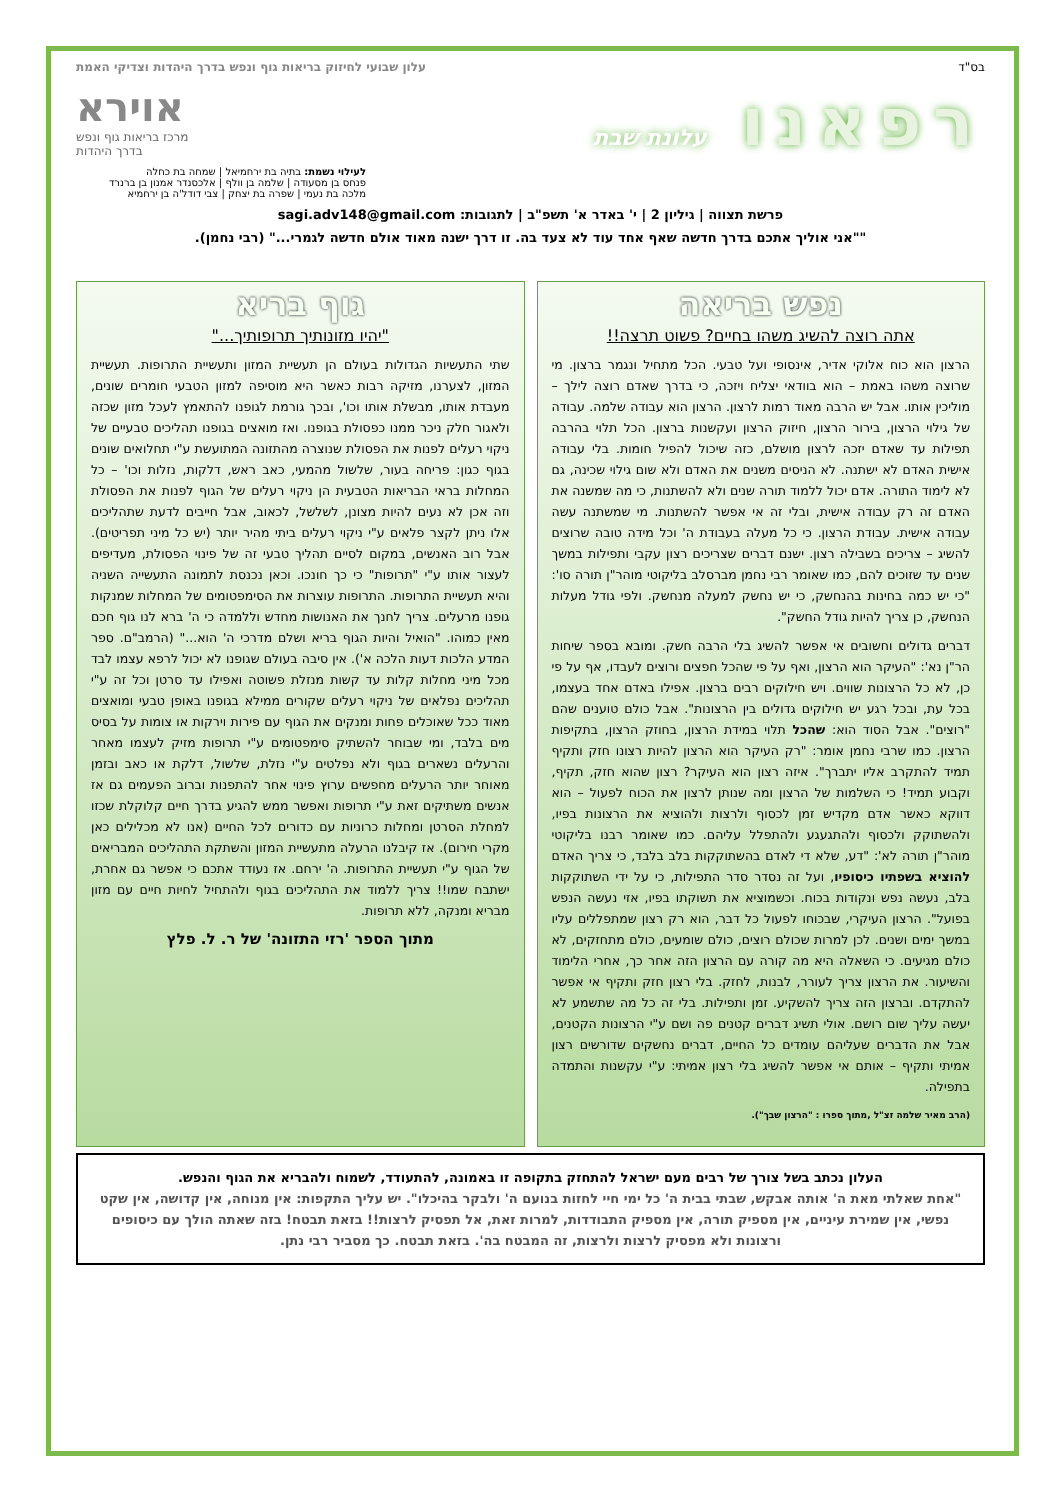בס"ד עלון שבועי לחיזוק בריאות גוף ונפש בדרך היהדות וצדיקי האמת
רפאנו עלונת שבת
אוירא
מרכז בריאות גוף ונפש
בדרך היהדות
לעילוי נשמת: בתיה בת ירחמיאל | שמחה בת כחלה
פנחס בן מסעודה | שלמה בן וולף | אלכסנדר אמנון בן ברנרד
מלכה בת נעמי | שפרה בת יצחק | צבי דודל'ה בן ירחמיא
פרשת תצווה | גיליון 2 | י' באדר א' תשפ"ב | לתגובות: sagi.adv148@gmail.com
""אני אוליך אתכם בדרך חדשה שאף אחד עוד לא צעד בה. זו דרך ישנה מאוד אולם חדשה לגמרי..." (רבי נחמן).
נפש בריאה
אתה רוצה להשיג משהו בחיים? פשוט תרצה!!
הרצון הוא כוח אלוקי אדיר, אינסופי ועל טבעי. הכל מתחיל ונגמר ברצון. מי שרוצה משהו באמת – הוא בוודאי יצליח ויזכה, כי בדרך שאדם רוצה לילך – מוליכין אותו. אבל יש הרבה מאוד רמות לרצון. הרצון הוא עבודה שלמה. עבודה של גילוי הרצון, בירור הרצון, חיזוק הרצון ועקשנות ברצון. הכל תלוי בהרבה תפילות עד שאדם יזכה לרצון מושלם, כזה שיכול להפיל חומות. בלי עבודה אישית האדם לא ישתנה. לא הניסים משנים את האדם ולא שום גילוי שכינה, גם לא לימוד התורה. אדם יכול ללמוד תורה שנים ולא להשתנות, כי מה שמשנה את האדם זה רק עבודה אישית, ובלי זה אי אפשר להשתנות. מי שמשתנה עשה עבודה אישית. עבודת הרצון. כי כל מעלה בעבודת ה' וכל מידה טובה שרוצים להשיג – צריכים בשבילה רצון. ישנם דברים שצריכים רצון עקבי ותפילות במשך שנים עד שזוכים להם, כמו שאומר רבי נחמן מברסלב בליקוטי מוהר"ן תורה סו': "כי יש כמה בחינות בהנחשק, כי יש נחשק למעלה מנחשק. ולפי גודל מעלות הנחשק, כן צריך להיות גודל החשק".
דברים גדולים וחשובים אי אפשר להשיג בלי הרבה חשק. ומובא בספר שיחות הר"ן נא': "העיקר הוא הרצון, ואף על פי שהכל חפצים ורוצים לעבדו, אף על פי כן, לא כל הרצונות שווים. ויש חילוקים רבים ברצון. אפילו באדם אחד בעצמו, בכל עת, ובכל רגע יש חילוקים גדולים בין הרצונות". אבל כולם טוענים שהם "רוצים". אבל הסוד הוא: שהכל תלוי במידת הרצון, בחוזק הרצון, בתקיפות הרצון. כמו שרבי נחמן אומר: "רק העיקר הוא הרצון להיות רצונו חזק ותקיף תמיד להתקרב אליו יתברך". איזה רצון הוא העיקר? רצון שהוא חזק, תקיף, וקבוע תמיד! כי השלמות של הרצון ומה שנותן לרצון את הכוח לפעול – הוא דווקא כאשר אדם מקדיש זמן לכסוף ולרצות ולהוציא את הרצונות בפיו, ולהשתוקק ולכסוף ולהתגעגע ולהתפלל עליהם. כמו שאומר רבנו בליקוטי מוהר"ן תורה לא': "דע, שלא די לאדם בהשתוקקות בלב בלבד, כי צריך האדם להוציא בשפתיו כיסופיו, ועל זה נסדר סדר התפילות, כי על ידי השתוקקות בלב, נעשה נפש ונקודות בכוח. וכשמוציא את תשוקתו בפיו, אזי נעשה הנפש בפועל". הרצון העיקרי, שבכוחו לפעול כל דבר, הוא רק רצון שמתפללים עליו במשך ימים ושנים. לכן למרות שכולם רוצים, כולם שומעים, כולם מתחזקים, לא כולם מגיעים. כי השאלה היא מה קורה עם הרצון הזה אחר כך, אחרי הלימוד והשיעור. את הרצון צריך לעורר, לבנות, לחזק. בלי רצון חזק ותקיף אי אפשר להתקדם. וברצון הזה צריך להשקיע. זמן ותפילות. בלי זה כל מה שתשמע לא יעשה עליך שום רושם. אולי תשיג דברים קטנים פה ושם ע"י הרצונות הקטנים, אבל את הדברים שעליהם עומדים כל החיים, דברים נחשקים שדורשים רצון אמיתי ותקיף – אותם אי אפשר להשיג בלי רצון אמיתי: ע"י עקשנות והתמדה בתפילה.
(הרב מאיר שלמה זצ"ל ,מתוך ספרו : "הרצון שבך").
גוף בריא
"יהיו מזונותיך תרופותיך..."
שתי התעשיות הגדולות בעולם הן תעשיית המזון ותעשיית התרופות. תעשיית המזון, לצערנו, מזיקה רבות כאשר היא מוסיפה למזון הטבעי חומרים שונים, מעבדת אותו, מבשלת אותו וכו', ובכך גורמת לגופנו להתאמץ לעכל מזון שכזה ולאגור חלק ניכר ממנו כפסולת בגופנו. ואז מואצים בגופנו תהליכים טבעיים של ניקוי רעלים לפנות את הפסולת שנוצרה מהתזונה המתועשת ע"י תחלואים שונים בגוף כגון: פריחה בעור, שלשול מהמעי, כאב ראש, דלקות, נזלות וכו' – כל המחלות בראי הבריאות הטבעית הן ניקוי רעלים של הגוף לפנות את הפסולת וזה אכן לא נעים להיות מצונן, לשלשל, לכאוב, אבל חייבים לדעת שתהליכים אלו ניתן לקצר פלאים ע"י ניקוי רעלים ביתי מהיר יותר (יש כל מיני תפריטים). אבל רוב האנשים, במקום לסיים תהליך טבעי זה של פינוי הפסולת, מעדיפים לעצור אותו ע"י "תרופות" כי כך חונכו. וכאן נכנסת לתמונה התעשייה השניה והיא תעשיית התרופות. התרופות עוצרות את הסימפטומים של המחלות שמנקות גופנו מרעלים. צריך לחנך את האנושות מחדש וללמדה כי ה' ברא לנו גוף חכם מאין כמוהו. "הואיל והיות הגוף בריא ושלם מדרכי ה' הוא..." (הרמב"ם. ספר המדע הלכות דעות הלכה א'). אין סיבה בעולם שגופנו לא יכול לרפא עצמו לבד מכל מיני מחלות קלות עד קשות מנזלת פשוטה ואפילו עד סרטן וכל זה ע"י תהליכים נפלאים של ניקוי רעלים שקורים ממילא בגופנו באופן טבעי ומואצים מאוד ככל שאוכלים פחות ומנקים את הגוף עם פירות וירקות או צומות על בסיס מים בלבד, ומי שבוחר להשתיק סימפטומים ע"י תרופות מזיק לעצמו מאחר והרעלים נשארים בגוף ולא נפלטים ע"י נזלת, שלשול, דלקת או כאב ובזמן מאוחר יותר הרעלים מחפשים ערוץ פינוי אחר להתפנות וברוב הפעמים גם אז אנשים משתיקים זאת ע"י תרופות ואפשר ממש להגיע בדרך חיים קלוקלת שכזו למחלת הסרטן ומחלות כרוניות עם כדורים לכל החיים (אנו לא מכלילים כאן מקרי חירום). אז קיבלנו הרעלה מתעשיית המזון והשתקת התהליכים המבריאים של הגוף ע"י תעשיית התרופות. ה' ירחם. אז נעודד אתכם כי אפשר גם אחרת, ישתבח שמו!! צריך ללמוד את התהליכים בגוף ולהתחיל לחיות חיים עם מזון מבריא ומנקה, ללא תרופות.
מתוך הספר 'רזי התזונה' של ר. ל. פלץ
העלון נכתב בשל צורך של רבים מעם ישראל להתחזק בתקופה זו באמונה, להתעודד, לשמוח ולהבריא את הגוף והנפש.
"אחת שאלתי מאת ה' אותה אבקש, שבתי בבית ה' כל ימי חיי לחזות בנועם ה' ולבקר בהיכלו". יש עליך התקפות: אין מנוחה, אין קדושה, אין שקט נפשי, אין שמירת עיניים, אין מספיק תורה, אין מספיק התבודדות, למרות זאת, אל תפסיק לרצות!! בזאת תבטח! בזה שאתה הולך עם כיסופים ורצונות ולא מפסיק לרצות ולרצות, זה המבטח בה'. בזאת תבטח. כך מסביר רבי נתן.